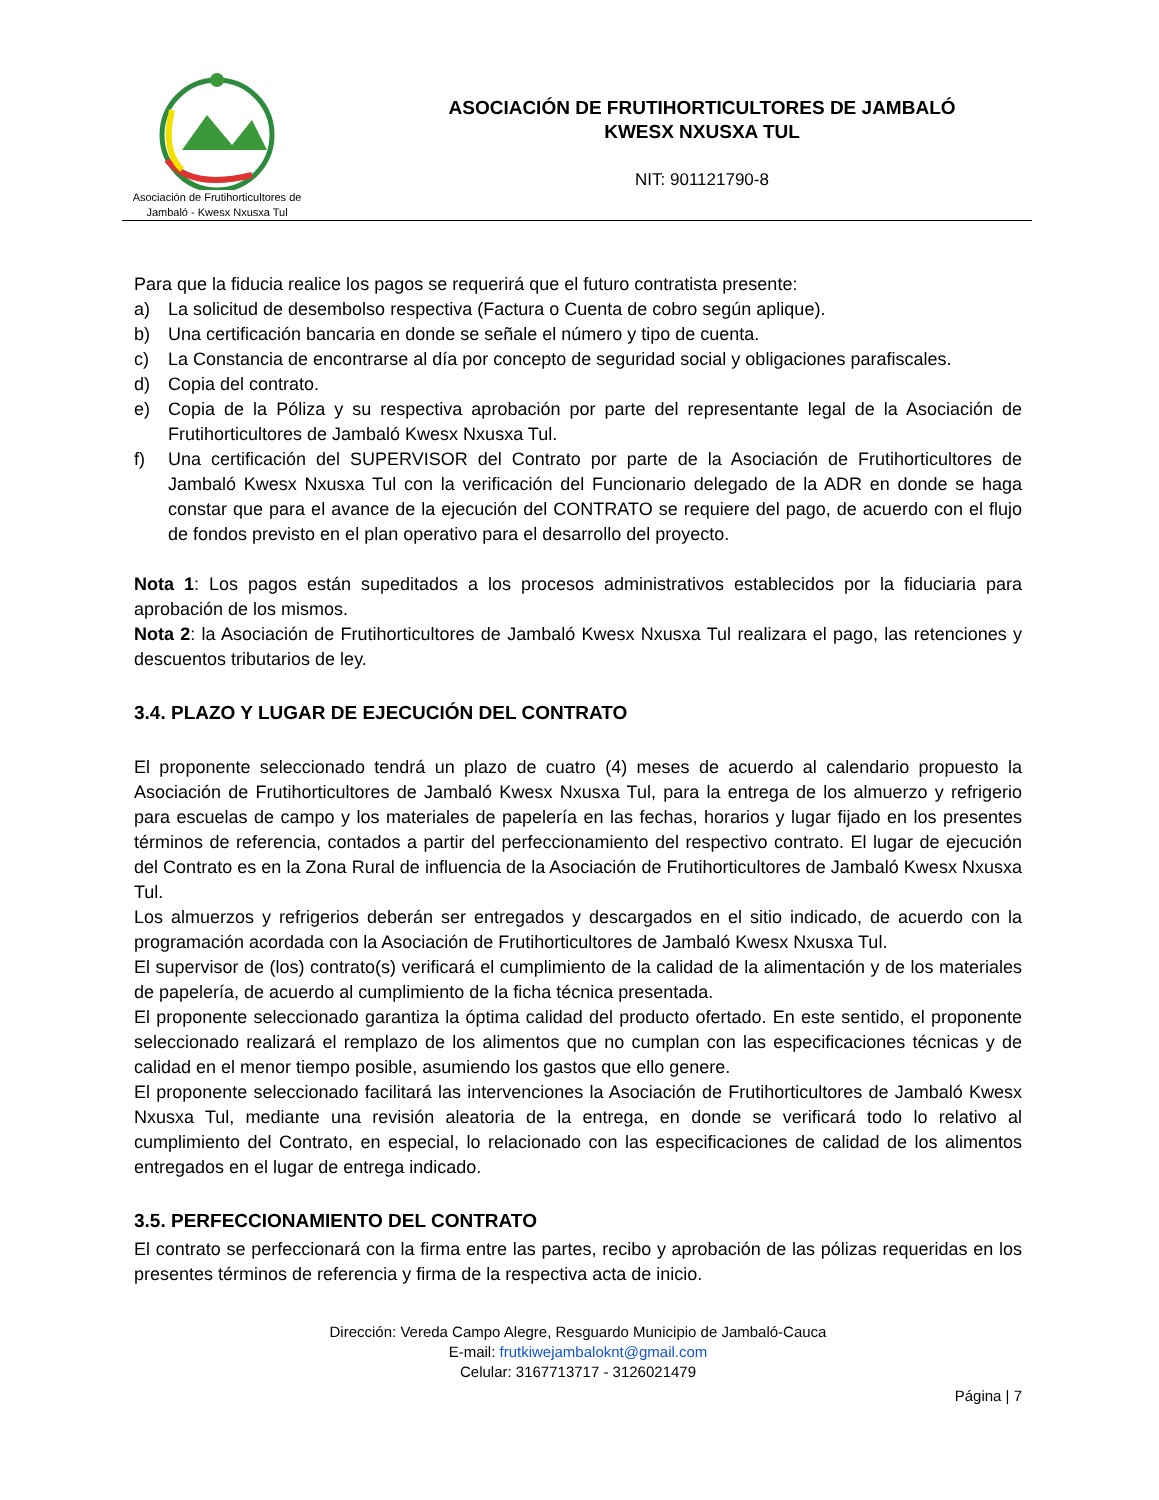Asociación de Frutihorticultores de
Jambaló - Kwesx Nxusxa Tul
ASOCIACIÓN DE FRUTIHORTICULTORES DE JAMBALÓ
KWESX NXUSXA TUL
NIT: 901121790-8
Para que la fiducia realice los pagos se requerirá que el futuro contratista presente:
a) La solicitud de desembolso respectiva (Factura o Cuenta de cobro según aplique).
b) Una certificación bancaria en donde se señale el número y tipo de cuenta.
c) La Constancia de encontrarse al día por concepto de seguridad social y obligaciones parafiscales.
d) Copia del contrato.
e) Copia de la Póliza y su respectiva aprobación por parte del representante legal de la Asociación de Frutihorticultores de Jambaló Kwesx Nxusxa Tul.
f) Una certificación del SUPERVISOR del Contrato por parte de la Asociación de Frutihorticultores de Jambaló Kwesx Nxusxa Tul con la verificación del Funcionario delegado de la ADR en donde se haga constar que para el avance de la ejecución del CONTRATO se requiere del pago, de acuerdo con el flujo de fondos previsto en el plan operativo para el desarrollo del proyecto.
Nota 1: Los pagos están supeditados a los procesos administrativos establecidos por la fiduciaria para aprobación de los mismos.
Nota 2: la Asociación de Frutihorticultores de Jambaló Kwesx Nxusxa Tul realizara el pago, las retenciones y descuentos tributarios de ley.
3.4. PLAZO Y LUGAR DE EJECUCIÓN DEL CONTRATO
El proponente seleccionado tendrá un plazo de cuatro (4) meses de acuerdo al calendario propuesto la Asociación de Frutihorticultores de Jambaló Kwesx Nxusxa Tul, para la entrega de los almuerzo y refrigerio para escuelas de campo y los materiales de papelería en las fechas, horarios y lugar fijado en los presentes términos de referencia, contados a partir del perfeccionamiento del respectivo contrato. El lugar de ejecución del Contrato es en la Zona Rural de influencia de la Asociación de Frutihorticultores de Jambaló Kwesx Nxusxa Tul.
Los almuerzos y refrigerios deberán ser entregados y descargados en el sitio indicado, de acuerdo con la programación acordada con la Asociación de Frutihorticultores de Jambaló Kwesx Nxusxa Tul.
El supervisor de (los) contrato(s) verificará el cumplimiento de la calidad de la alimentación y de los materiales de papelería, de acuerdo al cumplimiento de la ficha técnica presentada.
El proponente seleccionado garantiza la óptima calidad del producto ofertado. En este sentido, el proponente seleccionado realizará el remplazo de los alimentos que no cumplan con las especificaciones técnicas y de calidad en el menor tiempo posible, asumiendo los gastos que ello genere.
El proponente seleccionado facilitará las intervenciones la Asociación de Frutihorticultores de Jambaló Kwesx Nxusxa Tul, mediante una revisión aleatoria de la entrega, en donde se verificará todo lo relativo al cumplimiento del Contrato, en especial, lo relacionado con las especificaciones de calidad de los alimentos entregados en el lugar de entrega indicado.
3.5. PERFECCIONAMIENTO DEL CONTRATO
El contrato se perfeccionará con la firma entre las partes, recibo y aprobación de las pólizas requeridas en los presentes términos de referencia y firma de la respectiva acta de inicio.
Dirección: Vereda Campo Alegre, Resguardo Municipio de Jambaló-Cauca
E-mail: frutkiwejambaloknt@gmail.com
Celular: 3167713717 - 3126021479
Página | 7